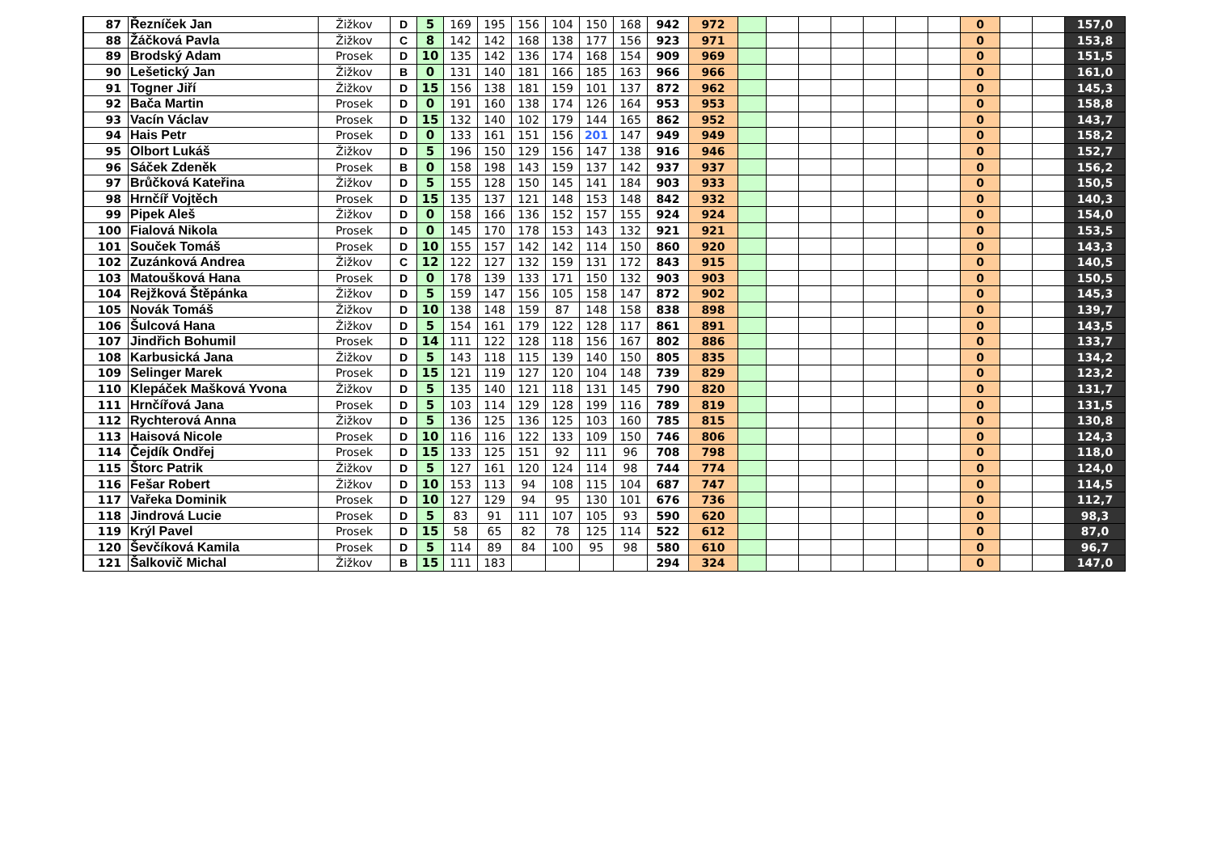| 87 | Řezníček Jan | Žižkov | D | 5 | 169 | 195 | 156 | 104 | 150 | 168 | 942 | 972 | | | | | | | | 0 | | | 157,0 |
| 88 | Žáčková Pavla | Žižkov | C | 8 | 142 | 142 | 168 | 138 | 177 | 156 | 923 | 971 | | | | | | | | 0 | | | 153,8 |
| 89 | Brodský Adam | Prosek | D | 10 | 135 | 142 | 136 | 174 | 168 | 154 | 909 | 969 | | | | | | | | 0 | | | 151,5 |
| 90 | Lešetický Jan | Žižkov | B | 0 | 131 | 140 | 181 | 166 | 185 | 163 | 966 | 966 | | | | | | | | 0 | | | 161,0 |
| 91 | Togner Jiří | Žižkov | D | 15 | 156 | 138 | 181 | 159 | 101 | 137 | 872 | 962 | | | | | | | | 0 | | | 145,3 |
| 92 | Bača Martin | Prosek | D | 0 | 191 | 160 | 138 | 174 | 126 | 164 | 953 | 953 | | | | | | | | 0 | | | 158,8 |
| 93 | Vacín Václav | Prosek | D | 15 | 132 | 140 | 102 | 179 | 144 | 165 | 862 | 952 | | | | | | | | 0 | | | 143,7 |
| 94 | Hais Petr | Prosek | D | 0 | 133 | 161 | 151 | 156 | 201 | 147 | 949 | 949 | | | | | | | | 0 | | | 158,2 |
| 95 | Olbort Lukáš | Žižkov | D | 5 | 196 | 150 | 129 | 156 | 147 | 138 | 916 | 946 | | | | | | | | 0 | | | 152,7 |
| 96 | Sáček Zdeněk | Prosek | B | 0 | 158 | 198 | 143 | 159 | 137 | 142 | 937 | 937 | | | | | | | | 0 | | | 156,2 |
| 97 | Brůčková Kateřina | Žižkov | D | 5 | 155 | 128 | 150 | 145 | 141 | 184 | 903 | 933 | | | | | | | | 0 | | | 150,5 |
| 98 | Hrnčíř Vojtěch | Prosek | D | 15 | 135 | 137 | 121 | 148 | 153 | 148 | 842 | 932 | | | | | | | | 0 | | | 140,3 |
| 99 | Pipek Aleš | Žižkov | D | 0 | 158 | 166 | 136 | 152 | 157 | 155 | 924 | 924 | | | | | | | | 0 | | | 154,0 |
| 100 | Fialová Nikola | Prosek | D | 0 | 145 | 170 | 178 | 153 | 143 | 132 | 921 | 921 | | | | | | | | 0 | | | 153,5 |
| 101 | Souček Tomáš | Prosek | D | 10 | 155 | 157 | 142 | 142 | 114 | 150 | 860 | 920 | | | | | | | | 0 | | | 143,3 |
| 102 | Zuzánková Andrea | Žižkov | C | 12 | 122 | 127 | 132 | 159 | 131 | 172 | 843 | 915 | | | | | | | | 0 | | | 140,5 |
| 103 | Matoušková Hana | Prosek | D | 0 | 178 | 139 | 133 | 171 | 150 | 132 | 903 | 903 | | | | | | | | 0 | | | 150,5 |
| 104 | Rejžková Štěpánka | Žižkov | D | 5 | 159 | 147 | 156 | 105 | 158 | 147 | 872 | 902 | | | | | | | | 0 | | | 145,3 |
| 105 | Novák Tomáš | Žižkov | D | 10 | 138 | 148 | 159 | 87 | 148 | 158 | 838 | 898 | | | | | | | | 0 | | | 139,7 |
| 106 | Šulcová Hana | Žižkov | D | 5 | 154 | 161 | 179 | 122 | 128 | 117 | 861 | 891 | | | | | | | | 0 | | | 143,5 |
| 107 | Jindřich Bohumil | Prosek | D | 14 | 111 | 122 | 128 | 118 | 156 | 167 | 802 | 886 | | | | | | | | 0 | | | 133,7 |
| 108 | Karbusická Jana | Žižkov | D | 5 | 143 | 118 | 115 | 139 | 140 | 150 | 805 | 835 | | | | | | | | 0 | | | 134,2 |
| 109 | Selinger Marek | Prosek | D | 15 | 121 | 119 | 127 | 120 | 104 | 148 | 739 | 829 | | | | | | | | 0 | | | 123,2 |
| 110 | Klepáček Mašková Yvona | Žižkov | D | 5 | 135 | 140 | 121 | 118 | 131 | 145 | 790 | 820 | | | | | | | | 0 | | | 131,7 |
| 111 | Hrnčířová Jana | Prosek | D | 5 | 103 | 114 | 129 | 128 | 199 | 116 | 789 | 819 | | | | | | | | 0 | | | 131,5 |
| 112 | Rychterová Anna | Žižkov | D | 5 | 136 | 125 | 136 | 125 | 103 | 160 | 785 | 815 | | | | | | | | 0 | | | 130,8 |
| 113 | Haisová Nicole | Prosek | D | 10 | 116 | 116 | 122 | 133 | 109 | 150 | 746 | 806 | | | | | | | | 0 | | | 124,3 |
| 114 | Čejdík Ondřej | Prosek | D | 15 | 133 | 125 | 151 | 92 | 111 | 96 | 708 | 798 | | | | | | | | 0 | | | 118,0 |
| 115 | Štorc Patrik | Žižkov | D | 5 | 127 | 161 | 120 | 124 | 114 | 98 | 744 | 774 | | | | | | | | 0 | | | 124,0 |
| 116 | Fešar Robert | Žižkov | D | 10 | 153 | 113 | 94 | 108 | 115 | 104 | 687 | 747 | | | | | | | | 0 | | | 114,5 |
| 117 | Vařeka Dominik | Prosek | D | 10 | 127 | 129 | 94 | 95 | 130 | 101 | 676 | 736 | | | | | | | | 0 | | | 112,7 |
| 118 | Jindrová Lucie | Prosek | D | 5 | 83 | 91 | 111 | 107 | 105 | 93 | 590 | 620 | | | | | | | | 0 | | | 98,3 |
| 119 | Krýl Pavel | Prosek | D | 15 | 58 | 65 | 82 | 78 | 125 | 114 | 522 | 612 | | | | | | | | 0 | | | 87,0 |
| 120 | Ševčíková Kamila | Prosek | D | 5 | 114 | 89 | 84 | 100 | 95 | 98 | 580 | 610 | | | | | | | | 0 | | | 96,7 |
| 121 | Šalkovič Michal | Žižkov | B | 15 | 111 | 183 | | | | | 294 | 324 | | | | | | | | 0 | | | 147,0 |